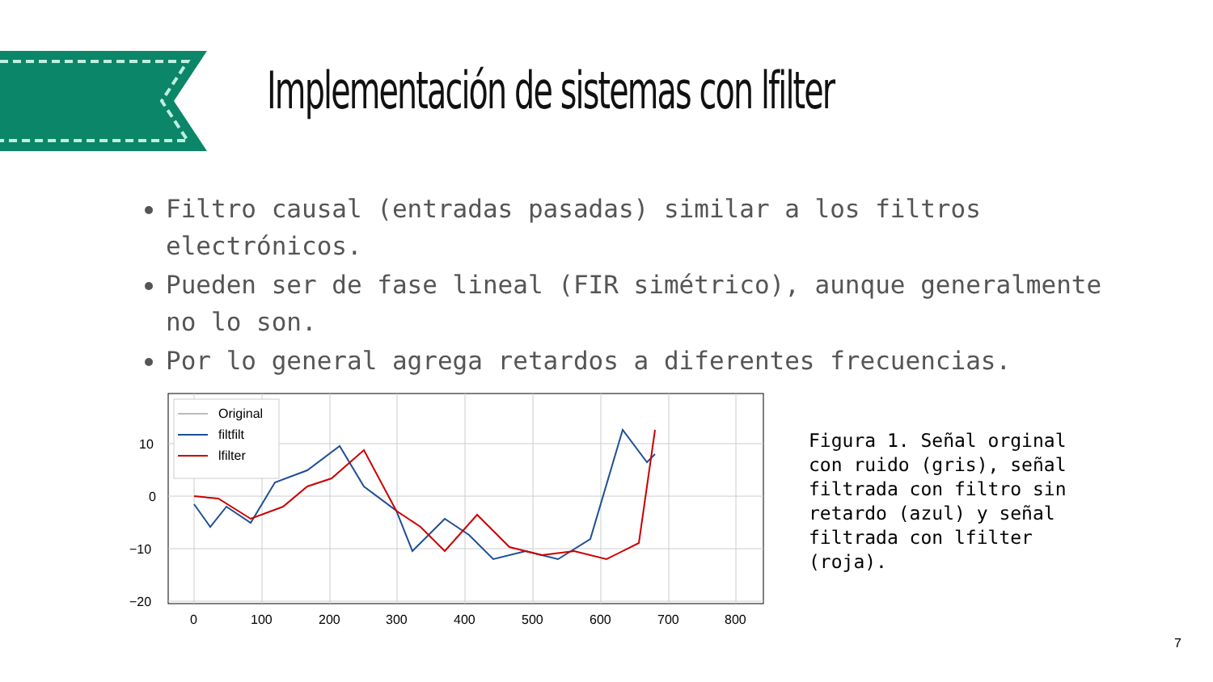Implementación de sistemas con lfilter
Filtro causal (entradas pasadas) similar a los filtros electrónicos.
Pueden ser de fase lineal (FIR simétrico), aunque generalmente no lo son.
Por lo general agrega retardos a diferentes frecuencias.
Original
filtfilt
lfilter
10
0
−10
−20
0
100
200
300
400
500
600
700
800
Figura 1. Señal orginal con ruido (gris), señal filtrada con filtro sin retardo (azul) y señal filtrada con lfilter (roja).
7